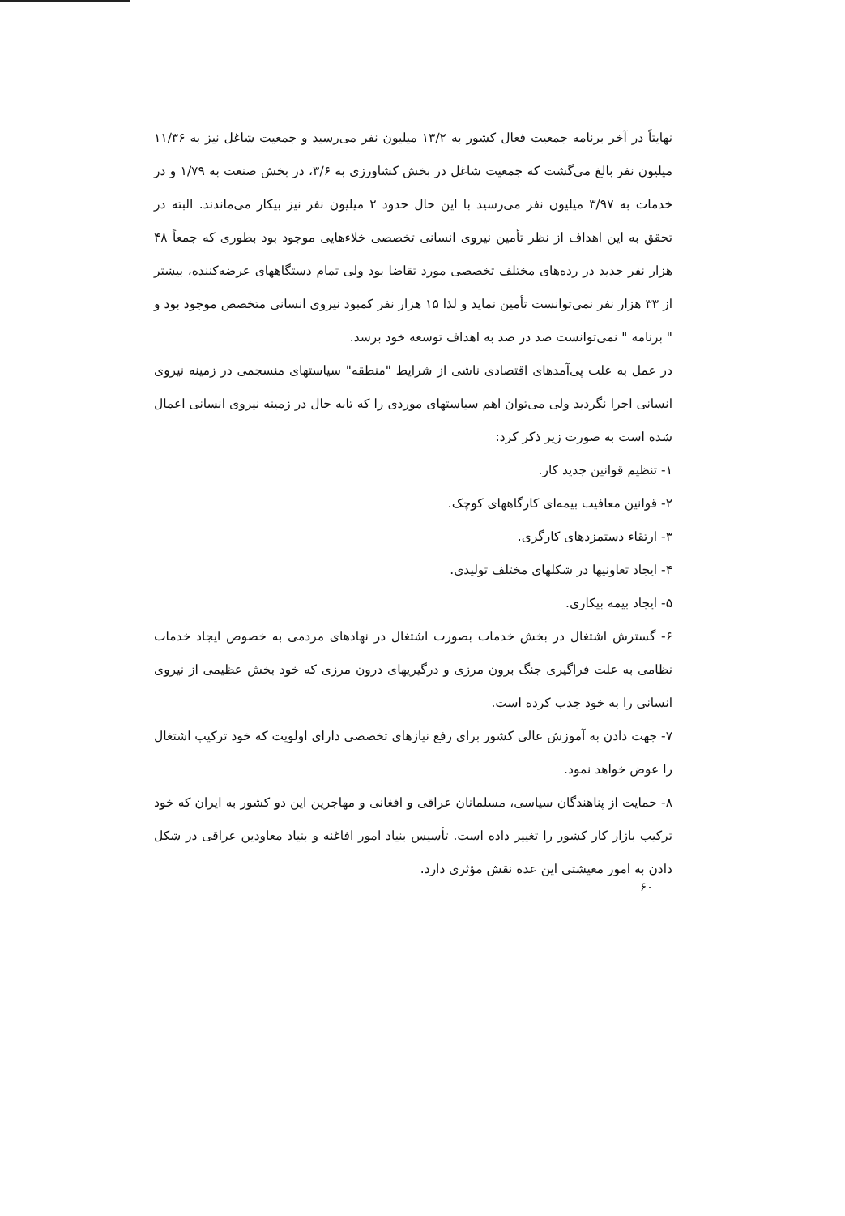نهایتاً در آخر برنامه جمعیت فعال کشور به ۱۳/۲ میلیون نفر می‌رسید و جمعیت شاغل نیز به ۱۱/۳۶ میلیون نفر بالغ می‌گشت که جمعیت شاغل در بخش کشاورزی به ۳/۶، در بخش صنعت به ۱/۷۹ و در خدمات به ۳/۹۷ میلیون نفر می‌رسید با این حال حدود ۲ میلیون نفر نیز بیکار می‌ماندند. البته در تحقق به این اهداف از نظر تأمین نیروی انسانی تخصصی خلاءهایی موجود بود بطوری که جمعاً ۴۸ هزار نفر جدید در رده‌های مختلف تخصصی مورد تقاضا بود ولی تمام دستگاههای عرضه‌کننده، بیشتر از ۳۳ هزار نفر نمی‌توانست تأمین نماید و لذا ۱۵ هزار نفر کمبود نیروی انسانی متخصص موجود بود و " برنامه " نمی‌توانست صد در صد به اهداف توسعه خود برسد.
در عمل به علت پی‌آمدهای اقتصادی ناشی از شرایط "منطقه" سیاستهای منسجمی در زمینه نیروی انسانی اجرا نگردید ولی می‌توان اهم سیاستهای موردی را که تابه حال در زمینه نیروی انسانی اعمال شده است به صورت زیر ذکر کرد:
۱- تنظیم قوانین جدید کار.
۲- قوانین معافیت بیمه‌ای کارگاههای کوچک.
۳- ارتقاء دستمزدهای کارگری.
۴- ایجاد تعاونیها در شکلهای مختلف تولیدی.
۵- ایجاد بیمه بیکاری.
۶- گسترش اشتغال در بخش خدمات بصورت اشتغال در نهادهای مردمی به خصوص ایجاد خدمات نظامی به علت فراگیری جنگ برون مرزی و درگیریهای درون مرزی که خود بخش عظیمی از نیروی انسانی را به خود جذب کرده است.
۷- جهت دادن به آموزش عالی کشور برای رفع نیازهای تخصصی دارای اولویت که خود ترکیب اشتغال را عوض خواهد نمود.
۸- حمایت از پناهندگان سیاسی، مسلمانان عراقی و افغانی و مهاجرین این دو کشور به ایران که خود ترکیب بازار کار کشور را تغییر داده است. تأسیس بنیاد امور افاغنه و بنیاد معاودین عراقی در شکل دادن به امور معیشتی این عده نقش مؤثری دارد.
۶۰